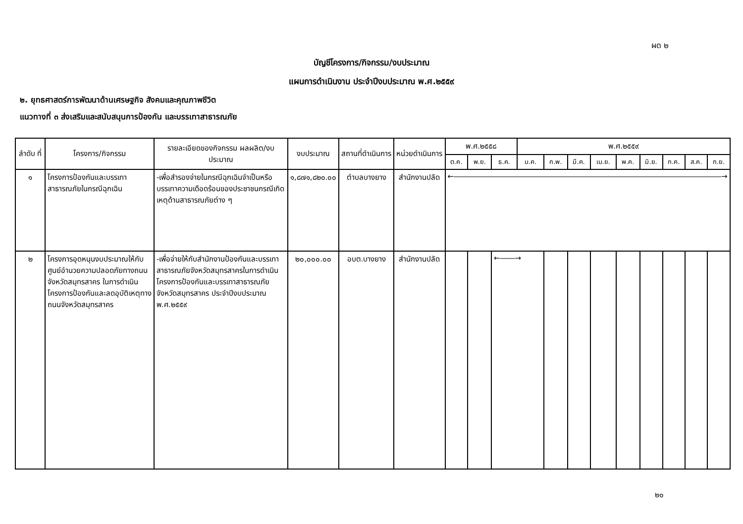ผด ๒
บัญชีโครงการ/กิจกรรม/งบประมาณ
แผนการดำเนินงาน ประจำปีงบประมาณ พ.ศ.๒๕๕๙
๒. ยุทธศาสตร์การพัฒนาด้านเศรษฐกิจ สังคมและคุณภาพชีวิต
แนวทางที่ ๓ ส่งเสริมและสนับสนุนการป้องกัน และบรรเทาสาธารณภัย
| ลำดับ ที่ | โครงการ/กิจกรรม | รายละเอียดของกิจกรรม ผลผลิต/งบประมาณ | งบประมาณ | สถานที่ดำเนินการ | หน่วยดำเนินการ | พ.ศ.๒๕๕๘ | | | พ.ศ.๒๕๕๙ | | | | | | | | |
| --- | --- | --- | --- | --- | --- | --- | --- | --- | --- | --- | --- | --- | --- | --- | --- | --- | --- |
| | | | | | | ต.ค. | พ.ย. | ธ.ค. | ม.ค. | ก.พ. | มี.ค. | เม.ย. | พ.ค. | มิ.ย. | ก.ค. | ส.ค. | ก.ย. |
| ๑ | โครงการป้องกันและบรรเทาสาธารณภัยในกรณีฉุกเฉิน | -เพื่อสำรองจ่ายในกรณีฉุกเฉินจำเป็นหรือบรรเทาความเดือดร้อนของประชาชนกรณีเกิดเหตุด้านสาธารณภัยต่าง ๆ | ๑,๘๗๑,๘๒๐.๐๐ | ตำบลบางยาง | สำนักงานปลัด | ←――――――――――――――――――――――――――――――――――――→ | | | | | | | | | | | |
| ๒ | โครงการอุดหนุนงบประมาณให้กับศูนย์อำนวยความปลอดภัยทางถนนจังหวัดสมุทรสาคร ในการดำเนินโครงการป้องกันและลดอุบัติเหตุทางถนนจังหวัดสมุทรสาคร | -เพื่อจ่ายให้กับสำนักงานป้องกันและบรรเทาสาธารณภัยจังหวัดสมุทรสาครในการดำเนินโครงการป้องกันและบรรเทาสาธารณภัยจังหวัดสมุทรสาคร ประจำปีงบประมาณ พ.ศ.๒๕๕๙ | ๒๐,๐๐๐.๐๐ | อบต.บางยาง | สำนักงานปลัด | | | ←――→ | | | | | | | | | |
๒๐